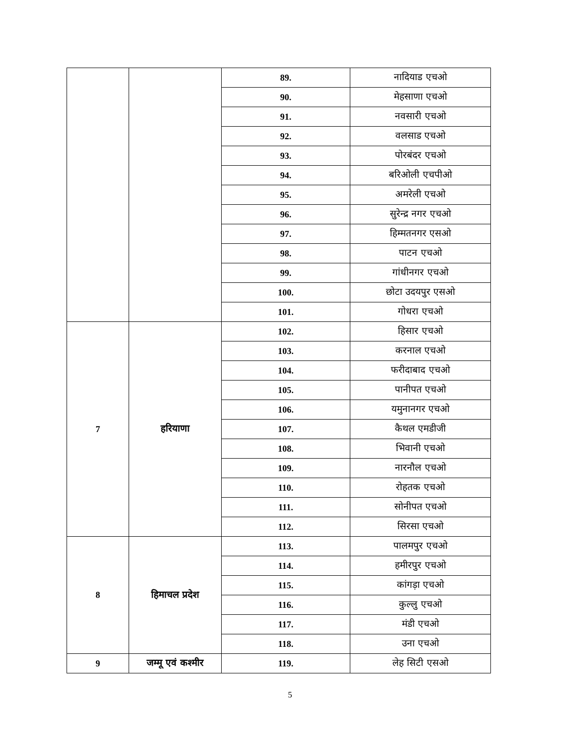| | | 89. | नादियाड एचओ |
| | | 90. | मेहसाणा एचओ |
| | | 91. | नवसारी एचओ |
| | | 92. | वलसाड एचओ |
| | | 93. | पोरबंदर एचओ |
| | | 94. | बरिओली एचपीओ |
| | | 95. | अमरेली एचओ |
| | | 96. | सुरेन्द्र नगर एचओ |
| | | 97. | हिम्मतनगर एसओ |
| | | 98. | पाटन एचओ |
| | | 99. | गांधीनगर एचओ |
| | | 100. | छोटा उदयपुर एसओ |
| | | 101. | गोधरा एचओ |
| 7 | हरियाणा | 102. | हिसार एचओ |
| | | 103. | करनाल एचओ |
| | | 104. | फरीदाबाद एचओ |
| | | 105. | पानीपत एचओ |
| | | 106. | यमुनानगर एचओ |
| | | 107. | कैथल एमडीजी |
| | | 108. | भिवानी एचओ |
| | | 109. | नारनौल एचओ |
| | | 110. | रोहतक एचओ |
| | | 111. | सोनीपत एचओ |
| | | 112. | सिरसा एचओ |
| 8 | हिमाचल प्रदेश | 113. | पालमपुर एचओ |
| | | 114. | हमीरपुर एचओ |
| | | 115. | कांगड़ा एचओ |
| | | 116. | कुल्लु एचओ |
| | | 117. | मंडी एचओ |
| | | 118. | उना एचओ |
| 9 | जम्मू एवं कश्मीर | 119. | लेह सिटी एसओ |
5